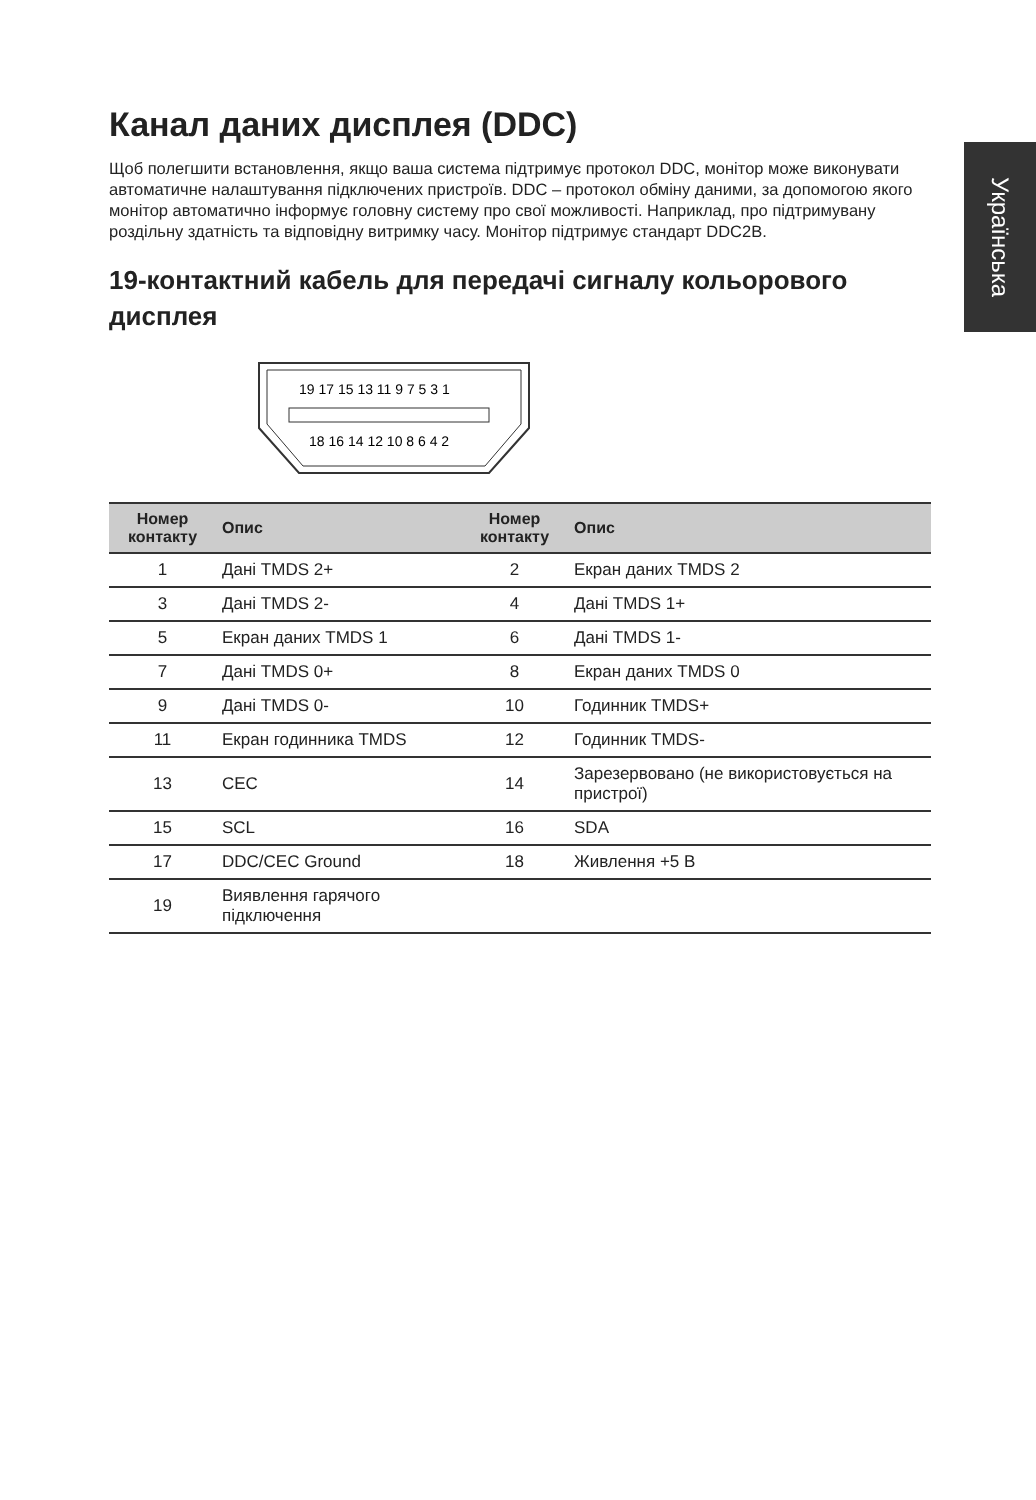Українська
Канал даних дисплея (DDC)
Щоб полегшити встановлення, якщо ваша система підтримує протокол DDC, монітор може виконувати автоматичне налаштування підключених пристроїв. DDC – протокол обміну даними, за допомогою якого монітор автоматично інформує головну систему про свої можливості. Наприклад, про підтримувану роздільну здатність та відповідну витримку часу. Монітор підтримує стандарт DDC2B.
19-контактний кабель для передачі сигналу кольорового дисплея
19 17 15 13 11 9 7 5 3 1
18 16 14 12 10 8 6 4 2
| Номер контакту | Опис | Номер контакту | Опис |
| --- | --- | --- | --- |
| 1 | Дані TMDS 2+ | 2 | Екран даних TMDS 2 |
| 3 | Дані TMDS 2- | 4 | Дані TMDS 1+ |
| 5 | Екран даних TMDS 1 | 6 | Дані TMDS 1- |
| 7 | Дані TMDS 0+ | 8 | Екран даних TMDS 0 |
| 9 | Дані TMDS 0- | 10 | Годинник TMDS+ |
| 11 | Екран годинника TMDS | 12 | Годинник TMDS- |
| 13 | CEC | 14 | Зарезервовано (не використовується на пристрої) |
| 15 | SCL | 16 | SDA |
| 17 | DDC/CEC Ground | 18 | Живлення +5 В |
| 19 | Виявлення гарячого підключення | | |